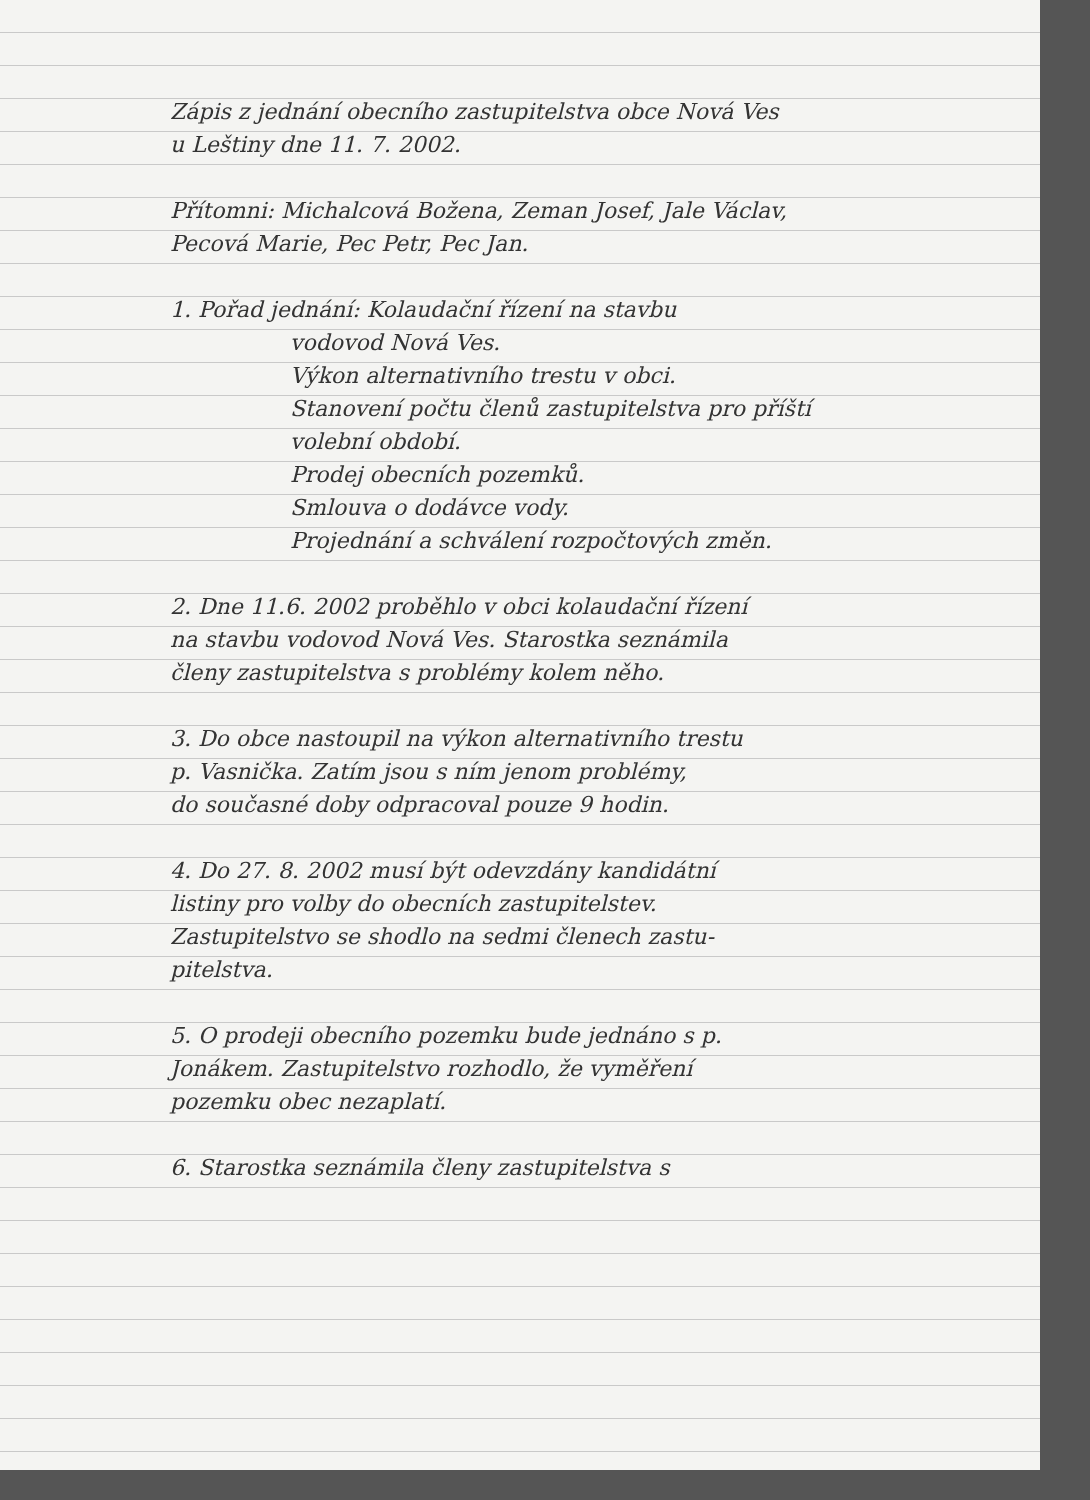Zápis z jednání obecního zastupitelstva obce Nová Ves
u Leštiny dne 11. 7. 2002.
Přítomni: Michalcová Božena, Zeman Josef, Jale Václav,
Pecová Marie, Pec Petr, Pec Jan.
1. Pořad jednání: Kolaudační řízení na stavbu
vodovod Nová Ves.
Výkon alternativního trestu v obci.
Stanovení počtu členů zastupitelstva pro příští
volební období.
Prodej obecních pozemků.
Smlouva o dodávce vody.
Projednání a schválení rozpočtových změn.
2. Dne 11.6. 2002 proběhlo v obci kolaudační řízení
na stavbu vodovod Nová Ves. Starostka seznámila
členy zastupitelstva s problémy kolem něho.
3. Do obce nastoupil na výkon alternativního trestu
p. Vasnička. Zatím jsou s ním jenom problémy,
do současné doby odpracoval pouze 9 hodin.
4. Do 27. 8. 2002 musí být odevzdány kandidátní
listiny pro volby do obecních zastupitelstev.
Zastupitelstvo se shodlo na sedmi členech zastu-
pitelstva.
5. O prodeji obecního pozemku bude jednáno s p.
Jonákem. Zastupitelstvo rozhodlo, že vyměření
pozemku obec nezaplatí.
6. Starostka seznámila členy zastupitelstva s